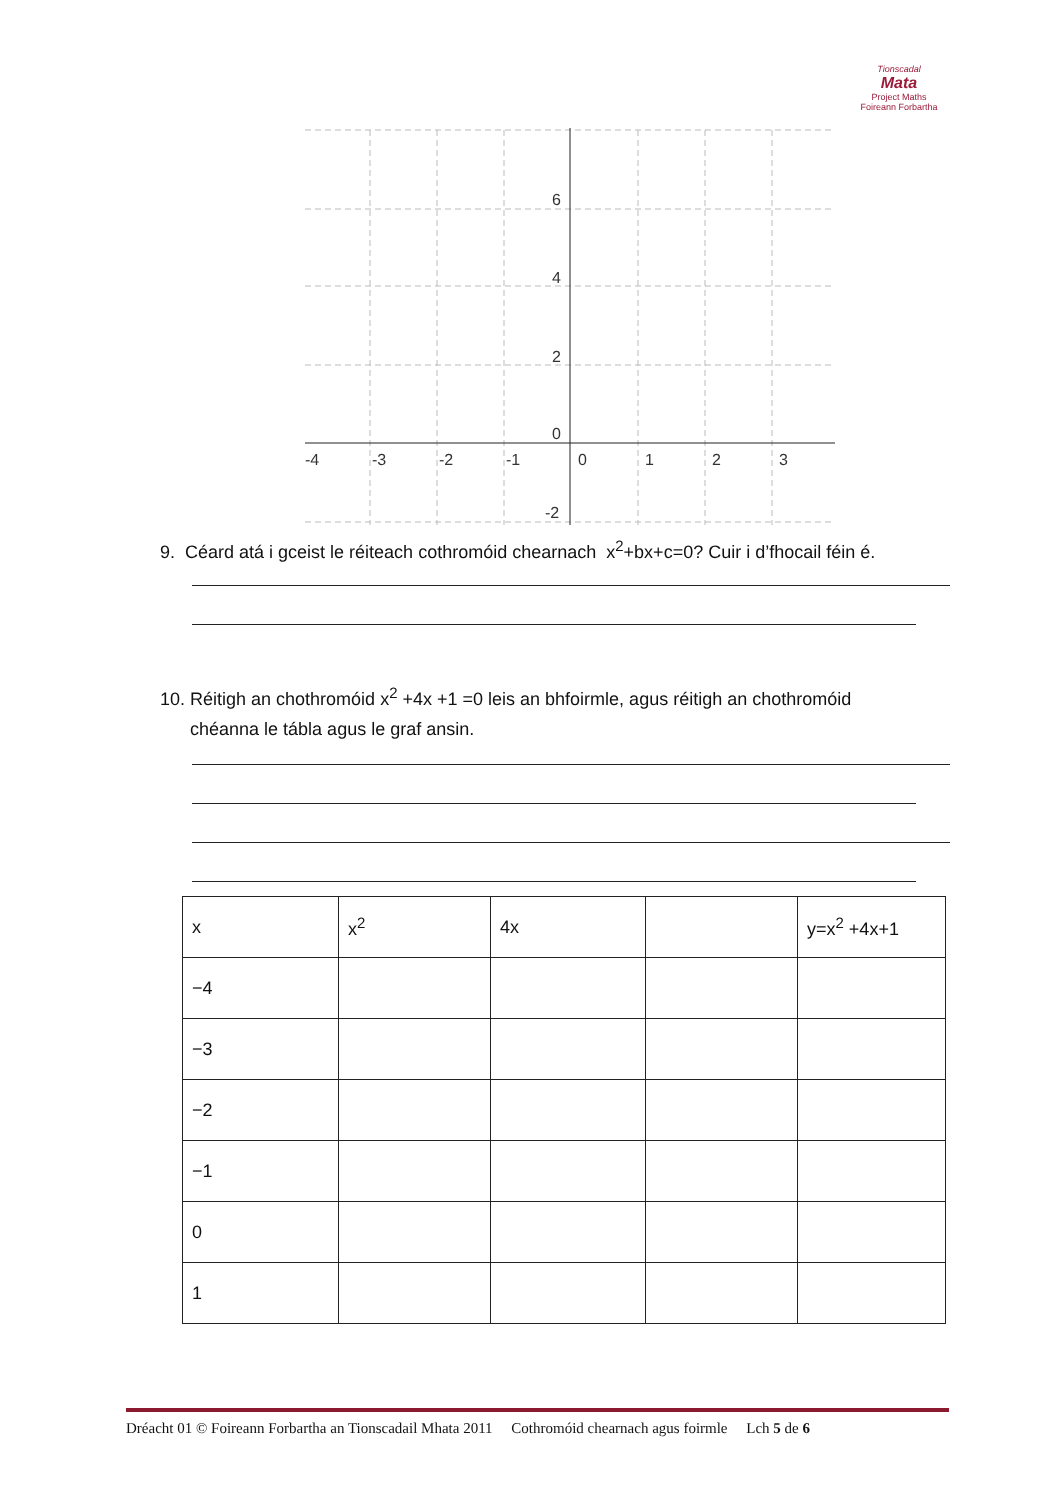Tionscadal
Mata
Project Maths
Foireann Forbartha
6
4
2
0
-2
-4
-3
-2
-1
0
1
2
3
9. Céard atá i gceist le réiteach cothromóid chearnach x<sup>2</sup>+bx+c=0? Cuir i d’fhocail féin é.
10. Réitigh an chothromóid x<sup>2</sup> +4x +1 =0 leis an bhfoirmle, agus réitigh an chothromóid
chéanna le tábla agus le graf ansin.
| x | x<sup>2</sup> | 4x | | y=x<sup>2</sup> +4x+1 |
| --- | --- | --- | --- | --- |
| −4 | | | | |
| −3 | | | | |
| −2 | | | | |
| −1 | | | | |
| 0 | | | | |
| 1 | | | | |
Dréacht 01 © Foireann Forbartha an Tionscadail Mhata 2011 Cothromóid chearnach agus foirmle Lch 5 de 6